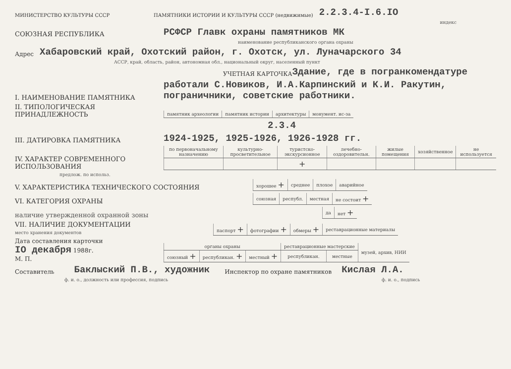МИНИСТЕРСТВО КУЛЬТУРЫ СССР ПАМЯТНИКИ ИСТОРИИ И КУЛЬТУРЫ СССР (недвижимые) 2.2.3.4-I.6.IO
индекс
СОЮЗНАЯ РЕСПУБЛИКА РСФСР Главк охраны памятников МК
наименование республиканского органа охраны
Адрес Хабаровский край, Охотский район, г. Охотск, ул. Луначарского 34
АССР, край, область, район, автономная обл., национальный округ, населенный пункт
УЧЕТНАЯ КАРТОЧКА Здание, где в погранкомендатуре
I. НАИМЕНОВАНИЕ ПАМЯТНИКА работали С.Новиков, И.А.Карпинский и К.И. Ракутин, пограничники, советские работники.
II. ТИПОЛОГИЧЕСКАЯ ПРИНАДЛЕЖНОСТЬ
| памятник археологии | памятник истории | архитектуры | монумент. ис-за |
2.3.4
III. ДАТИРОВКА ПАМЯТНИКА 1924-1925, 1925-1926, 1926-1928 гг.
IV. ХАРАКТЕР СОВРЕМЕННОГО ИСПОЛЬЗОВАНИЯ
| по первоначальному назначению | культурно-просветительное | туристско-экскурсионное | лечебно-оздоровительн. | жилые помещения | хозяйственное | не используется |
| | | + | | | | |
предлож. по использ.
V. ХАРАКТЕРИСТИКА ТЕХНИЧЕСКОГО СОСТОЯНИЯ
| хорошее + | среднее | плохое | аварийное |
VI. КАТЕГОРИЯ ОХРАНЫ
| союзная | республ. | местная | не состоит + |
наличие утвержденной охранной зоны
| да | нет + |
VII. НАЛИЧИЕ ДОКУМЕНТАЦИИ
место хранения документов
| паспорт + | фотографии + | обмеры + | реставрационные материалы |
Дата составления карточки
IO декабря 1988г.
М. П.
| органы охраны | | | реставрационные мастерские | | музей, архив, НИИ |
| союзный + | республикан. + | местный + | республикан. | местные | |
Составитель Баклыский П.В., художник Инспектор по охране памятников Кислая Л.А.
ф. и. о., должность или профессия, подпись ф. и. о., подпись